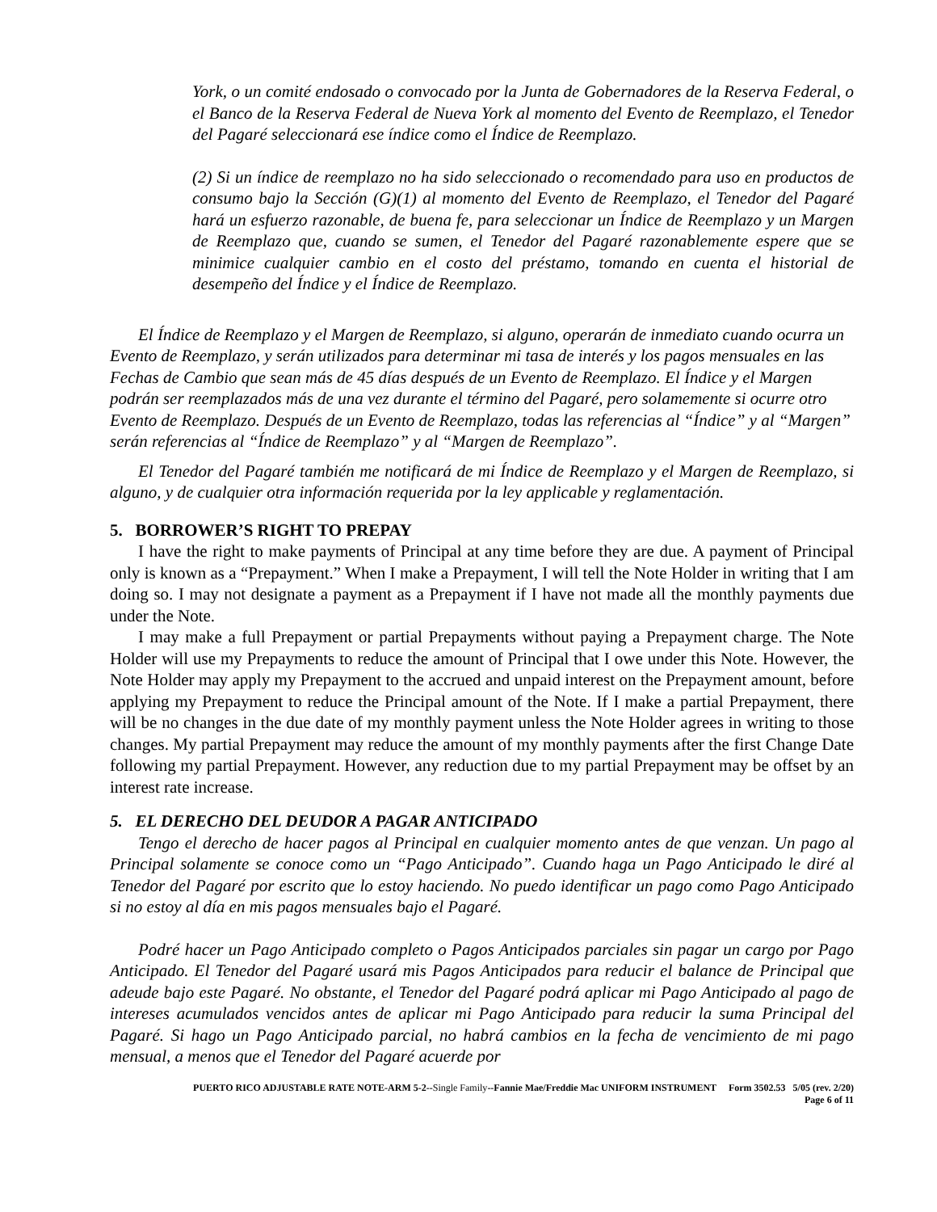York, o un comité endosado o convocado por la Junta de Gobernadores de la Reserva Federal, o el Banco de la Reserva Federal de Nueva York al momento del Evento de Reemplazo, el Tenedor del Pagaré seleccionará ese índice como el Índice de Reemplazo.
(2) Si un índice de reemplazo no ha sido seleccionado o recomendado para uso en productos de consumo bajo la Sección (G)(1) al momento del Evento de Reemplazo, el Tenedor del Pagaré hará un esfuerzo razonable, de buena fe, para seleccionar un Índice de Reemplazo y un Margen de Reemplazo que, cuando se sumen, el Tenedor del Pagaré razonablemente espere que se minimice cualquier cambio en el costo del préstamo, tomando en cuenta el historial de desempeño del Índice y el Índice de Reemplazo.
El Índice de Reemplazo y el Margen de Reemplazo, si alguno, operarán de inmediato cuando ocurra un Evento de Reemplazo, y serán utilizados para determinar mi tasa de interés y los pagos mensuales en las Fechas de Cambio que sean más de 45 días después de un Evento de Reemplazo. El Índice y el Margen podrán ser reemplazados más de una vez durante el término del Pagaré, pero solamemente si ocurre otro Evento de Reemplazo. Después de un Evento de Reemplazo, todas las referencias al “Índice” y al “Margen” serán referencias al “Índice de Reemplazo” y al “Margen de Reemplazo”.
El Tenedor del Pagaré también me notificará de mi Índice de Reemplazo y el Margen de Reemplazo, si alguno, y de cualquier otra información requerida por la ley applicable y reglamentación.
5. BORROWER’S RIGHT TO PREPAY
I have the right to make payments of Principal at any time before they are due. A payment of Principal only is known as a “Prepayment.” When I make a Prepayment, I will tell the Note Holder in writing that I am doing so. I may not designate a payment as a Prepayment if I have not made all the monthly payments due under the Note.
I may make a full Prepayment or partial Prepayments without paying a Prepayment charge. The Note Holder will use my Prepayments to reduce the amount of Principal that I owe under this Note. However, the Note Holder may apply my Prepayment to the accrued and unpaid interest on the Prepayment amount, before applying my Prepayment to reduce the Principal amount of the Note. If I make a partial Prepayment, there will be no changes in the due date of my monthly payment unless the Note Holder agrees in writing to those changes. My partial Prepayment may reduce the amount of my monthly payments after the first Change Date following my partial Prepayment. However, any reduction due to my partial Prepayment may be offset by an interest rate increase.
5. EL DERECHO DEL DEUDOR A PAGAR ANTICIPADO
Tengo el derecho de hacer pagos al Principal en cualquier momento antes de que venzan. Un pago al Principal solamente se conoce como un “Pago Anticipado”. Cuando haga un Pago Anticipado le diré al Tenedor del Pagaré por escrito que lo estoy haciendo. No puedo identificar un pago como Pago Anticipado si no estoy al día en mis pagos mensuales bajo el Pagaré.
Podré hacer un Pago Anticipado completo o Pagos Anticipados parciales sin pagar un cargo por Pago Anticipado. El Tenedor del Pagaré usará mis Pagos Anticipados para reducir el balance de Principal que adeude bajo este Pagaré. No obstante, el Tenedor del Pagaré podrá aplicar mi Pago Anticipado al pago de intereses acumulados vencidos antes de aplicar mi Pago Anticipado para reducir la suma Principal del Pagaré. Si hago un Pago Anticipado parcial, no habrá cambios en la fecha de vencimiento de mi pago mensual, a menos que el Tenedor del Pagaré acuerde por
PUERTO RICO ADJUSTABLE RATE NOTE-ARM 5-2--Single Family--Fannie Mae/Freddie Mac UNIFORM INSTRUMENT Form 3502.53 5/05 (rev. 2/20)
Page 6 of 11